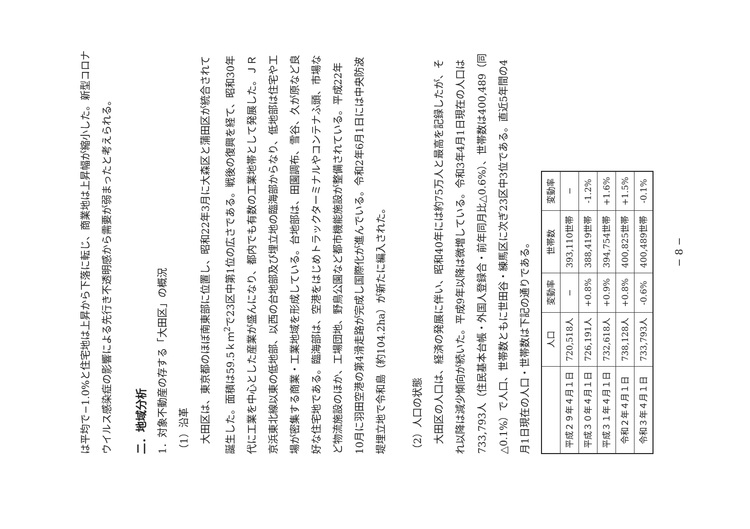は平均で−1.0%と住宅地は上昇から下落に転じ、商業地は上昇幅が縮小した。新型コロナウイルス感染症の影響による先行き不透明感から需要が弱まったと考えられる。
二．地域分析
1．対象不動産の存する「大田区」の概況
（1）沿革
大田区は、東京都のほぼ南東部に位置し、昭和22年3月に大森区と蒲田区が統合されて誕生した。面積は59.5ｋｍ<sup>2</sup>で23区中第1位の広さである。戦後の復興を経て、昭和30年代に工業を中心とした産業が盛んになり、都内でも有数の工業地帯として発展した。ＪＲ京浜東北線以東の低地部、以西の台地部及び埋立地の臨海部からなり、低地部は住宅や工場が密集する商業・工業地域を形成している。台地部は、田園調布、雪谷、久が原など良好な住宅地である。臨海部は、空港をはじめトラックターミナルやコンテナふ頭、市場など物流施設のほか、工場団地、野鳥公園など都市機能施設が整備されている。平成22年10月に羽田空港の第4滑走路が完成し国際化が進んでいる。令和2年6月1日には中央防波堤埋立地で令和島（約104.2ha）が新たに編入された。
（2）人口の状態
大田区の人口は、経済の発展に伴い、昭和40年には約75万人と最高を記録したが、それ以降は減少傾向が続いた。平成9年以降は微増している。令和3年4月1日現在の人口は733,793人（住民基本台帳・外国人登録合・前年同月比△0.6%）、世帯数は400,489（同△0.1%）で人口、世帯数ともに世田谷・練馬区に次ぎ23区中3位である。直近5年間の4月1日現在の人口・世帯数は下記の通りである。
| | 人口 | 変動率 | 世帯数 | 変動率 |
| --- | --- | --- | --- | --- |
| 平成２９年４月１日 | 720,518人 | − | 393,110世帯 | − |
| 平成３０年４月１日 | 726,191人 | +0.8% | 388,419世帯 | -1.2% |
| 平成３１年４月１日 | 732,618人 | +0.9% | 394,754世帯 | +1.6% |
| 令和２年４月１日 | 738,128人 | +0.8% | 400,825世帯 | +1.5% |
| 令和３年４月１日 | 733,793人 | -0.6% | 400,489世帯 | -0.1% |
− 8 −